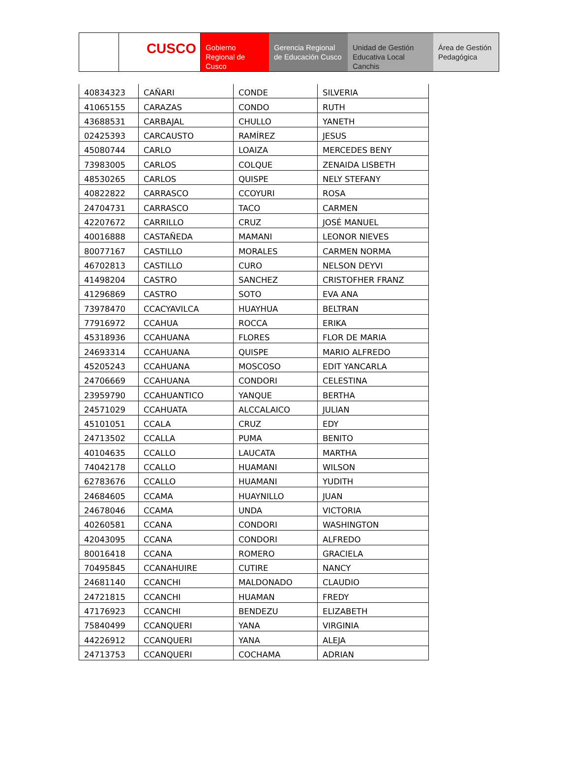CUSCO Gobierno Regional de Cusco
Gerencia Regional de Educación Cusco
Unidad de Gestión Educativa Local Canchis
Área de Gestión Pedagógica
| 40834323 | CAÑARI | CONDE | SILVERIA |
| 41065155 | CARAZAS | CONDO | RUTH |
| 43688531 | CARBAJAL | CHULLO | YANETH |
| 02425393 | CARCAUSTO | RAMÍREZ | JESUS |
| 45080744 | CARLO | LOAIZA | MERCEDES BENY |
| 73983005 | CARLOS | COLQUE | ZENAIDA LISBETH |
| 48530265 | CARLOS | QUISPE | NELY STEFANY |
| 40822822 | CARRASCO | CCOYURI | ROSA |
| 24704731 | CARRASCO | TACO | CARMEN |
| 42207672 | CARRILLO | CRUZ | JOSÉ MANUEL |
| 40016888 | CASTAÑEDA | MAMANI | LEONOR NIEVES |
| 80077167 | CASTILLO | MORALES | CARMEN NORMA |
| 46702813 | CASTILLO | CURO | NELSON DEYVI |
| 41498204 | CASTRO | SANCHEZ | CRISTOFHER FRANZ |
| 41296869 | CASTRO | SOTO | EVA ANA |
| 73978470 | CCACYAVILCA | HUAYHUA | BELTRAN |
| 77916972 | CCAHUA | ROCCA | ERIKA |
| 45318936 | CCAHUANA | FLORES | FLOR DE MARIA |
| 24693314 | CCAHUANA | QUISPE | MARIO ALFREDO |
| 45205243 | CCAHUANA | MOSCOSO | EDIT YANCARLA |
| 24706669 | CCAHUANA | CONDORI | CELESTINA |
| 23959790 | CCAHUANTICO | YANQUE | BERTHA |
| 24571029 | CCAHUATA | ALCCALAICO | JULIAN |
| 45101051 | CCALA | CRUZ | EDY |
| 24713502 | CCALLA | PUMA | BENITO |
| 40104635 | CCALLO | LAUCATA | MARTHA |
| 74042178 | CCALLO | HUAMANI | WILSON |
| 62783676 | CCALLO | HUAMANI | YUDITH |
| 24684605 | CCAMA | HUAYNILLO | JUAN |
| 24678046 | CCAMA | UNDA | VICTORIA |
| 40260581 | CCANA | CONDORI | WASHINGTON |
| 42043095 | CCANA | CONDORI | ALFREDO |
| 80016418 | CCANA | ROMERO | GRACIELA |
| 70495845 | CCANAHUIRE | CUTIRE | NANCY |
| 24681140 | CCANCHI | MALDONADO | CLAUDIO |
| 24721815 | CCANCHI | HUAMAN | FREDY |
| 47176923 | CCANCHI | BENDEZU | ELIZABETH |
| 75840499 | CCANQUERI | YANA | VIRGINIA |
| 44226912 | CCANQUERI | YANA | ALEJA |
| 24713753 | CCANQUERI | COCHAMA | ADRIAN |